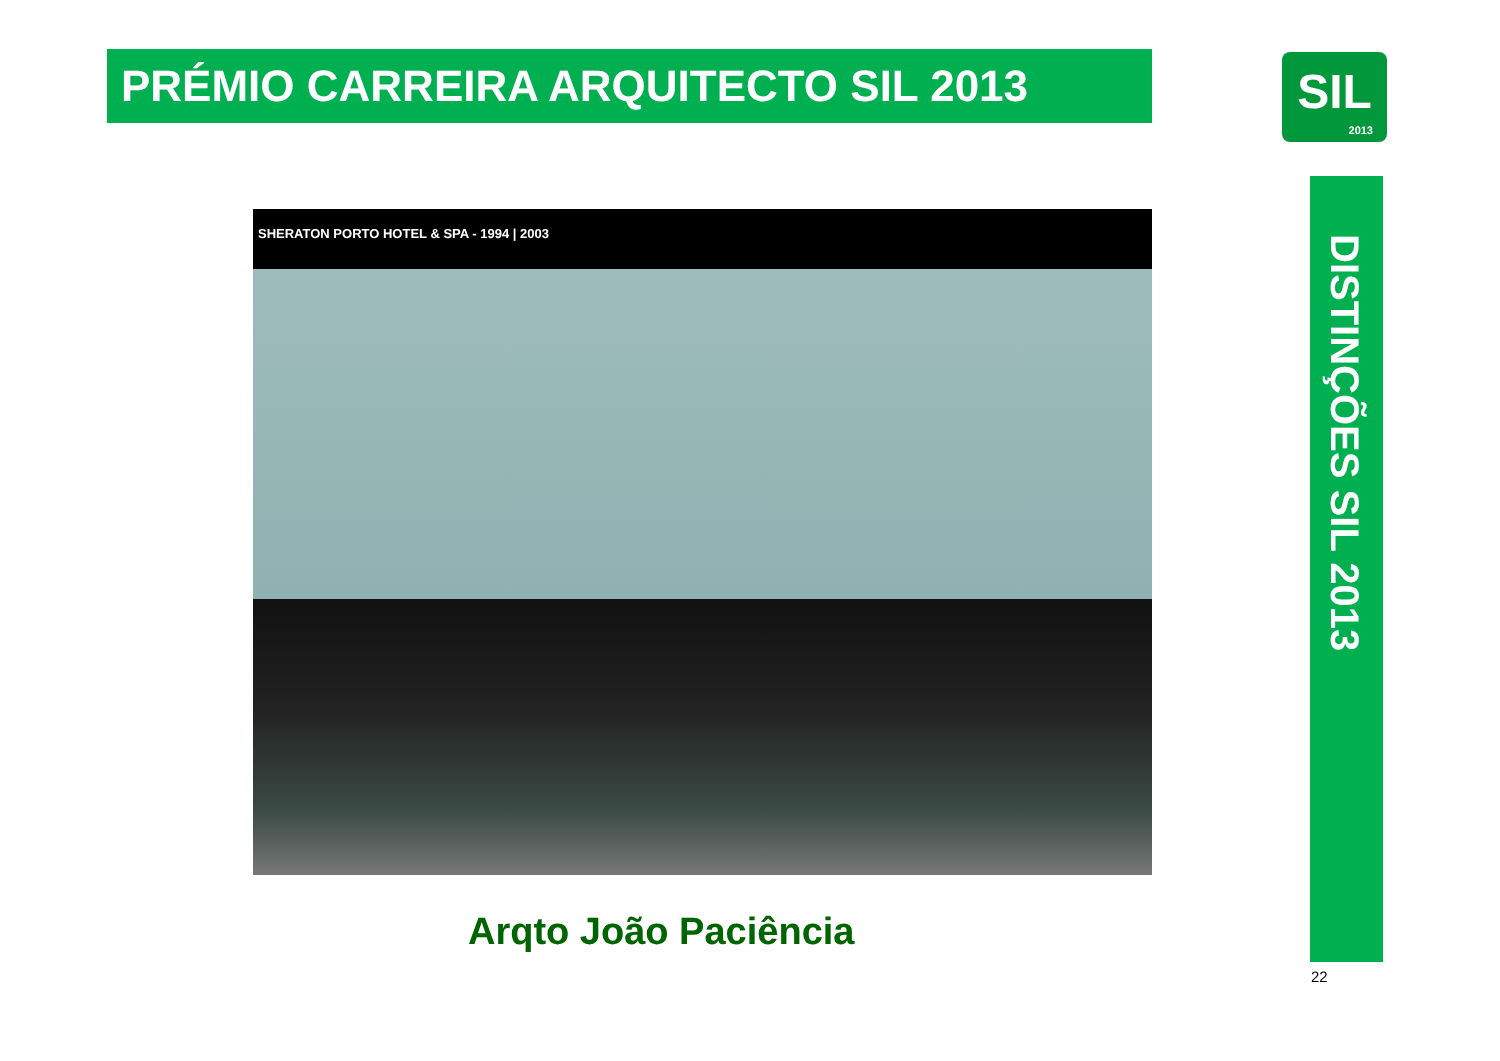PRÉMIO CARREIRA ARQUITECTO SIL 2013
SIL
2013
SHERATON PORTO HOTEL & SPA - 1994 | 2003
Arqto João Paciência
DISTINÇÕES SIL 2013
22